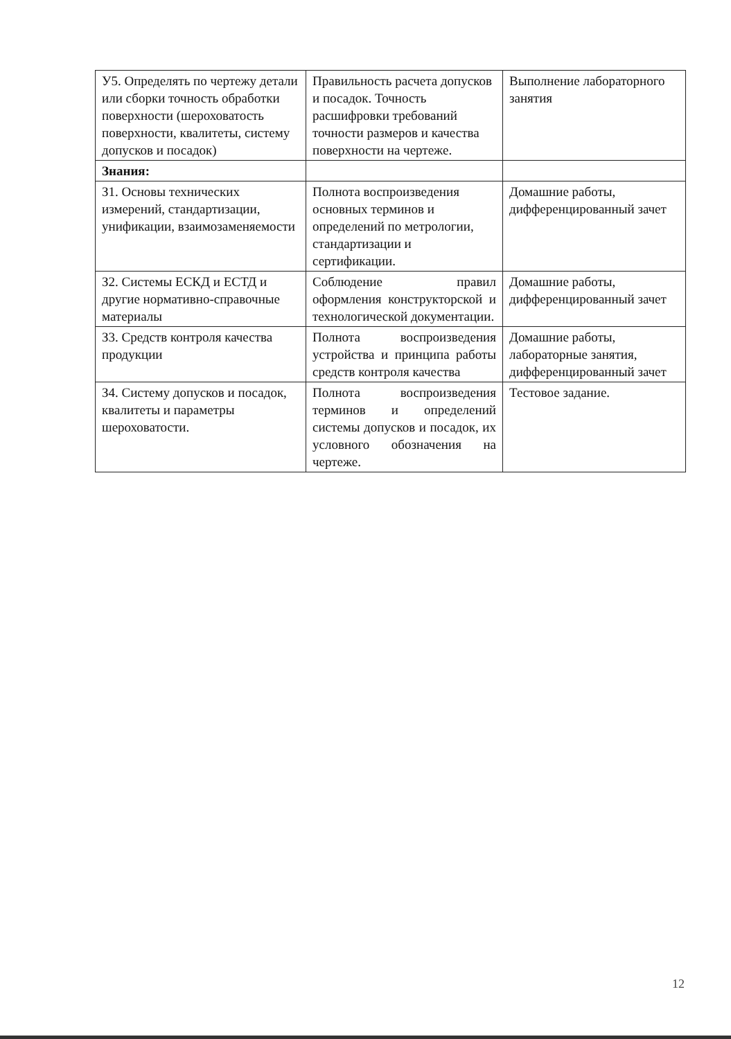| У5. Определять по чертежу детали или сборки точность обработки поверхности (шероховатость поверхности, квалитеты, систему допусков и посадок) | Правильность расчета допусков и посадок. Точность расшифровки требований точности размеров и качества поверхности на чертеже. | Выполнение лабораторного занятия |
| Знания: | | |
| З1. Основы технических измерений, стандартизации, унификации, взаимозаменяемости | Полнота воспроизведения основных терминов и определений по метрологии, стандартизации и сертификации. | Домашние работы, дифференцированный зачет |
| З2. Системы ЕСКД и ЕСТД и другие нормативно-справочные материалы | Соблюдение правил оформления конструкторской и технологической документации. | Домашние работы, дифференцированный зачет |
| З3. Средств контроля качества продукции | Полнота воспроизведения устройства и принципа работы средств контроля качества | Домашние работы, лабораторные занятия, дифференцированный зачет |
| З4. Систему допусков и посадок, квалитеты и параметры шероховатости. | Полнота воспроизведения терминов и определений системы допусков и посадок, их условного обозначения на чертеже. | Тестовое задание. |
12